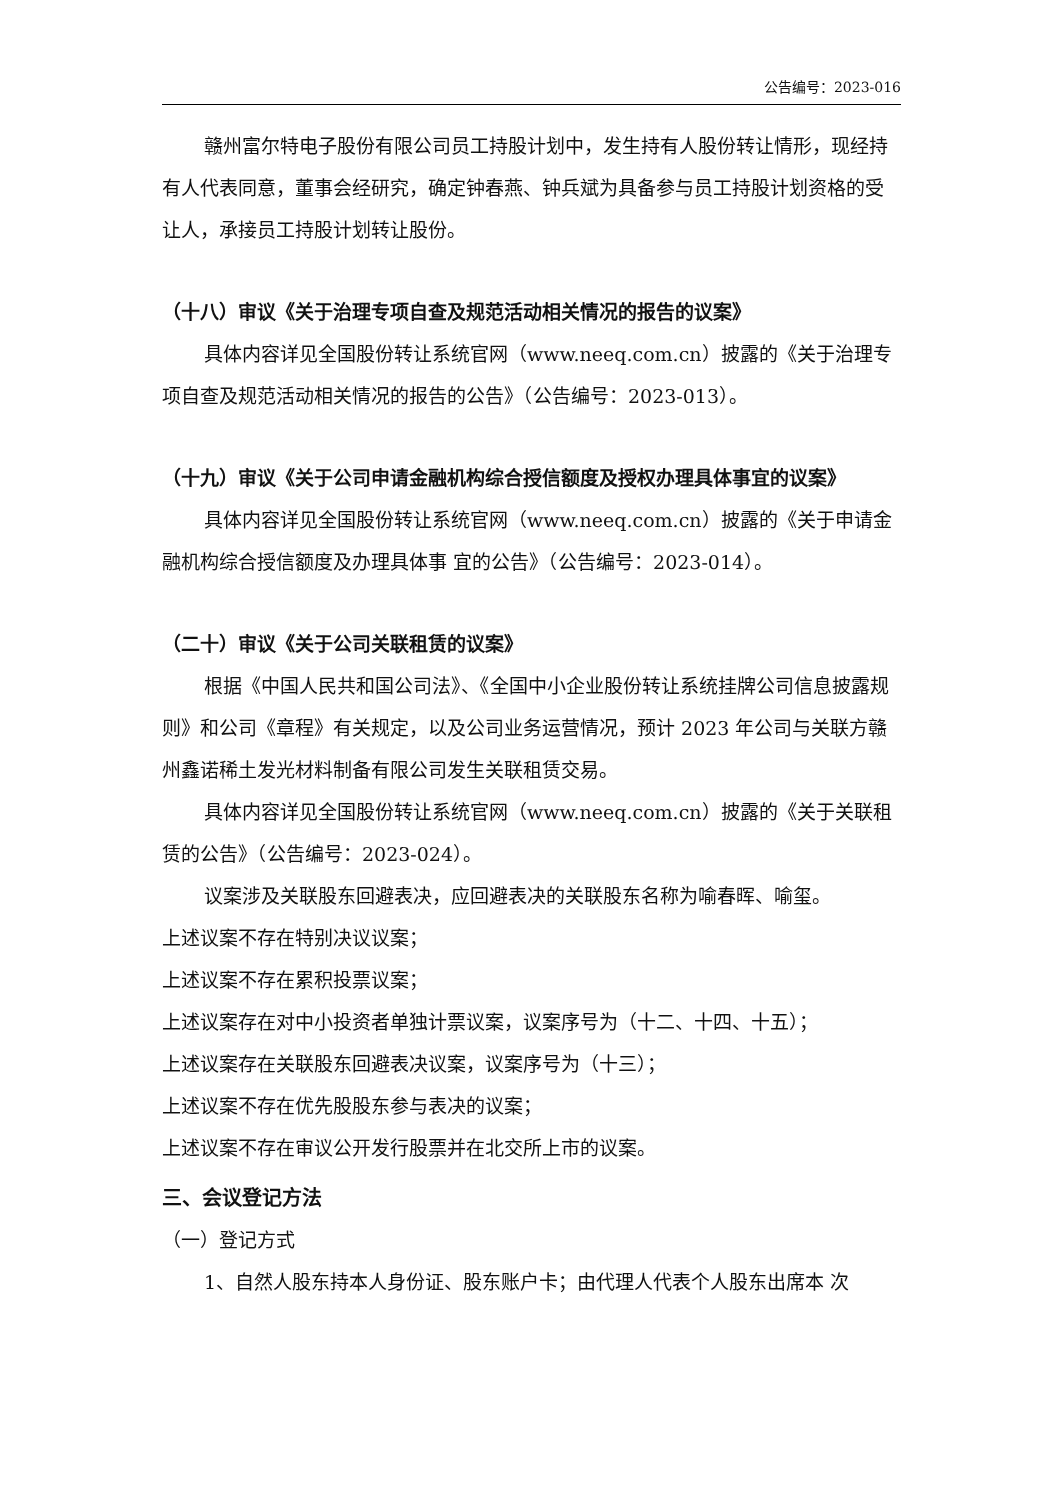公告编号：2023-016
赣州富尔特电子股份有限公司员工持股计划中，发生持有人股份转让情形，现经持有人代表同意，董事会经研究，确定钟春燕、钟兵斌为具备参与员工持股计划资格的受让人，承接员工持股计划转让股份。
（十八）审议《关于治理专项自查及规范活动相关情况的报告的议案》
具体内容详见全国股份转让系统官网（www.neeq.com.cn）披露的《关于治理专项自查及规范活动相关情况的报告的公告》（公告编号：2023-013）。
（十九）审议《关于公司申请金融机构综合授信额度及授权办理具体事宜的议案》
具体内容详见全国股份转让系统官网（www.neeq.com.cn）披露的《关于申请金融机构综合授信额度及办理具体事 宜的公告》（公告编号：2023-014）。
（二十）审议《关于公司关联租赁的议案》
根据《中国人民共和国公司法》、《全国中小企业股份转让系统挂牌公司信息披露规则》和公司《章程》有关规定，以及公司业务运营情况，预计 2023 年公司与关联方赣州鑫诺稀土发光材料制备有限公司发生关联租赁交易。
具体内容详见全国股份转让系统官网（www.neeq.com.cn）披露的《关于关联租赁的公告》（公告编号：2023-024）。
议案涉及关联股东回避表决，应回避表决的关联股东名称为喻春晖、喻玺。
上述议案不存在特别决议议案；
上述议案不存在累积投票议案；
上述议案存在对中小投资者单独计票议案，议案序号为（十二、十四、十五）；
上述议案存在关联股东回避表决议案，议案序号为（十三）；
上述议案不存在优先股股东参与表决的议案；
上述议案不存在审议公开发行股票并在北交所上市的议案。
三、会议登记方法
（一）登记方式
1、自然人股东持本人身份证、股东账户卡；由代理人代表个人股东出席本 次